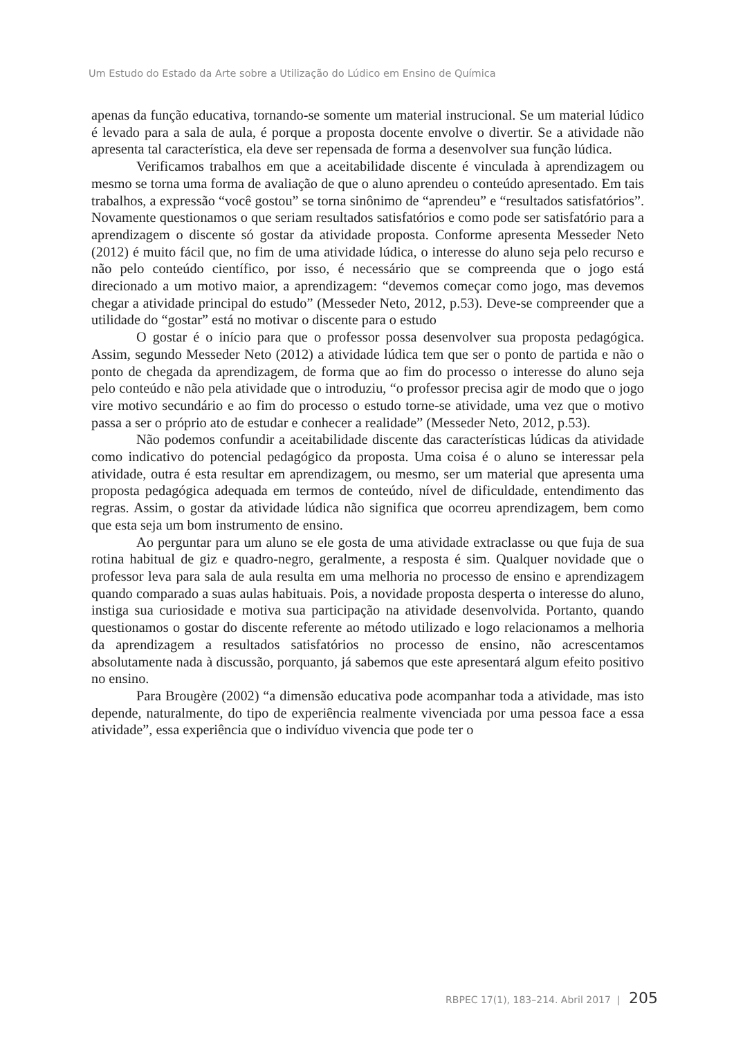Um Estudo do Estado da Arte sobre a Utilização do Lúdico em Ensino de Química
apenas da função educativa, tornando-se somente um material instrucional. Se um material lúdico é levado para a sala de aula, é porque a proposta docente envolve o divertir. Se a atividade não apresenta tal característica, ela deve ser repensada de forma a desenvolver sua função lúdica.
Verificamos trabalhos em que a aceitabilidade discente é vinculada à aprendizagem ou mesmo se torna uma forma de avaliação de que o aluno aprendeu o conteúdo apresentado. Em tais trabalhos, a expressão “você gostou” se torna sinônimo de “aprendeu” e “resultados satisfatórios”. Novamente questionamos o que seriam resultados satisfatórios e como pode ser satisfatório para a aprendizagem o discente só gostar da atividade proposta. Conforme apresenta Messeder Neto (2012) é muito fácil que, no fim de uma atividade lúdica, o interesse do aluno seja pelo recurso e não pelo conteúdo científico, por isso, é necessário que se compreenda que o jogo está direcionado a um motivo maior, a aprendizagem: “devemos começar como jogo, mas devemos chegar a atividade principal do estudo” (Messeder Neto, 2012, p.53). Deve-se compreender que a utilidade do “gostar” está no motivar o discente para o estudo
O gostar é o início para que o professor possa desenvolver sua proposta pedagógica. Assim, segundo Messeder Neto (2012) a atividade lúdica tem que ser o ponto de partida e não o ponto de chegada da aprendizagem, de forma que ao fim do processo o interesse do aluno seja pelo conteúdo e não pela atividade que o introduziu, “o professor precisa agir de modo que o jogo vire motivo secundário e ao fim do processo o estudo torne-se atividade, uma vez que o motivo passa a ser o próprio ato de estudar e conhecer a realidade” (Messeder Neto, 2012, p.53).
Não podemos confundir a aceitabilidade discente das características lúdicas da atividade como indicativo do potencial pedagógico da proposta. Uma coisa é o aluno se interessar pela atividade, outra é esta resultar em aprendizagem, ou mesmo, ser um material que apresenta uma proposta pedagógica adequada em termos de conteúdo, nível de dificuldade, entendimento das regras. Assim, o gostar da atividade lúdica não significa que ocorreu aprendizagem, bem como que esta seja um bom instrumento de ensino.
Ao perguntar para um aluno se ele gosta de uma atividade extraclasse ou que fuja de sua rotina habitual de giz e quadro-negro, geralmente, a resposta é sim. Qualquer novidade que o professor leva para sala de aula resulta em uma melhoria no processo de ensino e aprendizagem quando comparado a suas aulas habituais. Pois, a novidade proposta desperta o interesse do aluno, instiga sua curiosidade e motiva sua participação na atividade desenvolvida. Portanto, quando questionamos o gostar do discente referente ao método utilizado e logo relacionamos a melhoria da aprendizagem a resultados satisfatórios no processo de ensino, não acrescentamos absolutamente nada à discussão, porquanto, já sabemos que este apresentará algum efeito positivo no ensino.
Para Brougère (2002) “a dimensão educativa pode acompanhar toda a atividade, mas isto depende, naturalmente, do tipo de experiência realmente vivenciada por uma pessoa face a essa atividade”, essa experiência que o indivíduo vivencia que pode ter o
RBPEC 17(1), 183–214. Abril 2017 | 205